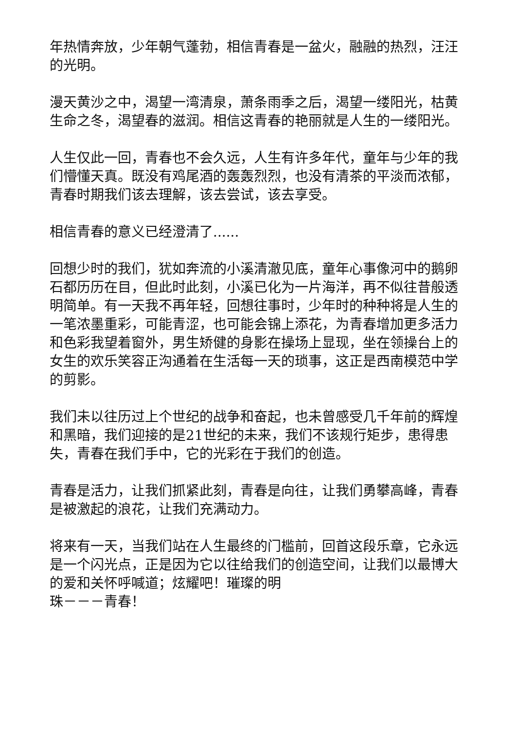年热情奔放，少年朝气蓬勃，相信青春是一盆火，融融的热烈，汪汪的光明。
漫天黄沙之中，渴望一湾清泉，萧条雨季之后，渴望一缕阳光，枯黄生命之冬，渴望春的滋润。相信这青春的艳丽就是人生的一缕阳光。
人生仅此一回，青春也不会久远，人生有许多年代，童年与少年的我们懵懂天真。既没有鸡尾酒的轰轰烈烈，也没有清茶的平淡而浓郁，青春时期我们该去理解，该去尝试，该去享受。
相信青春的意义已经澄清了......
回想少时的我们，犹如奔流的小溪清澈见底，童年心事像河中的鹅卵石都历历在目，但此时此刻，小溪已化为一片海洋，再不似往昔般透明简单。有一天我不再年轻，回想往事时，少年时的种种将是人生的一笔浓墨重彩，可能青涩，也可能会锦上添花，为青春增加更多活力和色彩我望着窗外，男生矫健的身影在操场上显现，坐在领操台上的女生的欢乐笑容正沟通着在生活每一天的琐事，这正是西南模范中学的剪影。
我们未以往历过上个世纪的战争和奋起，也未曾感受几千年前的辉煌和黑暗，我们迎接的是21世纪的未来，我们不该规行矩步，患得患失，青春在我们手中，它的光彩在于我们的创造。
青春是活力，让我们抓紧此刻，青春是向往，让我们勇攀高峰，青春是被激起的浪花，让我们充满动力。
将来有一天，当我们站在人生最终的门槛前，回首这段乐章，它永远是一个闪光点，正是因为它以往给我们的创造空间，让我们以最博大的爱和关怀呼喊道；炫耀吧！璀璨的明
珠－－－青春！